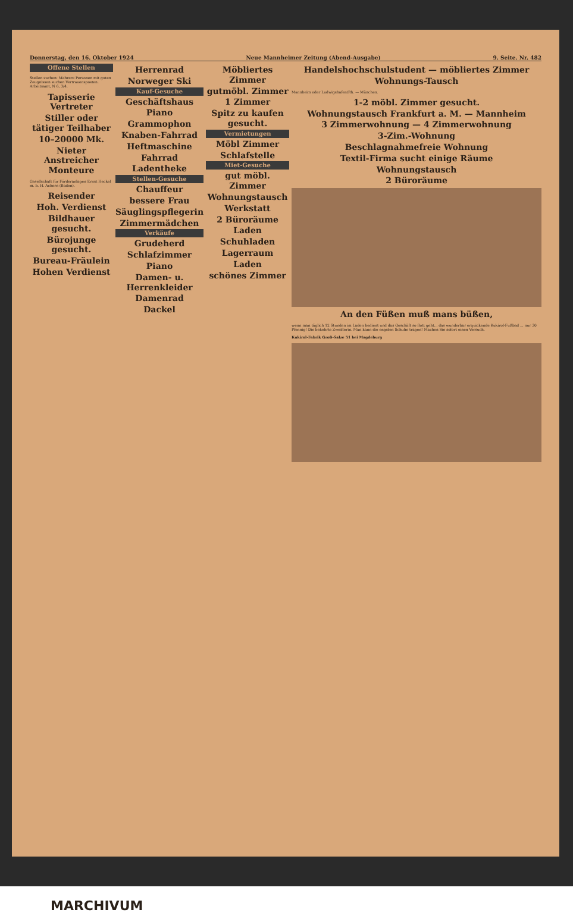Donnerstag, den 16. Oktober 1924 Neue Mannheimer Zeitung (Abend-Ausgabe) 9. Seite. Nr. 482
Offene Stellen
Stellen suchen: Mehrere Personen mit guten Zeugnissen suchen Vertrauensposten. Arbeitsamt, N 6, 3/4.
Tapisserie Vertreter
Stiller oder tätiger Teilhaber
10–20000 Mk.
Nieter Anstreicher Monteure
Gesellschaft für Förderanlagen Ernst Heckel m. b. H. Achern (Baden).
Reisender
Hoh. Verdienst
Bildhauer gesucht.
Bürojunge gesucht.
Bureau-Fräulein
Hohen Verdienst
Herrenrad
Norweger Ski
Kauf-Gesuche
Geschäftshaus
Piano
Grammophon
Knaben-Fahrrad
Heftmaschine
Fahrrad
Ladentheke
Stellen-Gesuche
Chauffeur
bessere Frau
Säuglingspflegerin
Zimmermädchen
Verkäufe
Grudeherd
Schlafzimmer
Piano
Damen- u. Herrenkleider
Damenrad
Dackel
Möbliertes Zimmer
gutmöbl. Zimmer
1 Zimmer
Spitz zu kaufen gesucht.
Vermietungen
Möbl Zimmer
Schlafstelle
Miet-Gesuche
gut möbl. Zimmer
Wohnungstausch
Werkstatt
2 Büroräume
Laden
Schuhladen
Lagerraum
Laden
schönes Zimmer
Handelshochschulstudent — möbliertes Zimmer
Wohnungs-Tausch
Mannheim oder Ludwigshafen/Rh. — München.
1-2 möbl. Zimmer gesucht.
Wohnungstausch Frankfurt a. M. — Mannheim
3 Zimmerwohnung — 4 Zimmerwohnung
3-Zim.-Wohnung
Beschlagnahmefreie Wohnung
Textil-Firma sucht einige Räume
Wohnungstausch
2 Büroräume
An den Füßen muß mans büßen,
wenn man täglich 12 Stunden im Laden bedient und das Geschäft so flott geht... das wunderbar erquickende Kukirol-Fußbad ... nur 30 Pfennig! Die bekehrte Zweiflerin. Man kann die engsten Schuhe tragen! Machen Sie sofort einen Versuch.
Kukirol-Fabrik Groß-Salze 51 bei Magdeburg
MARCHIVUM